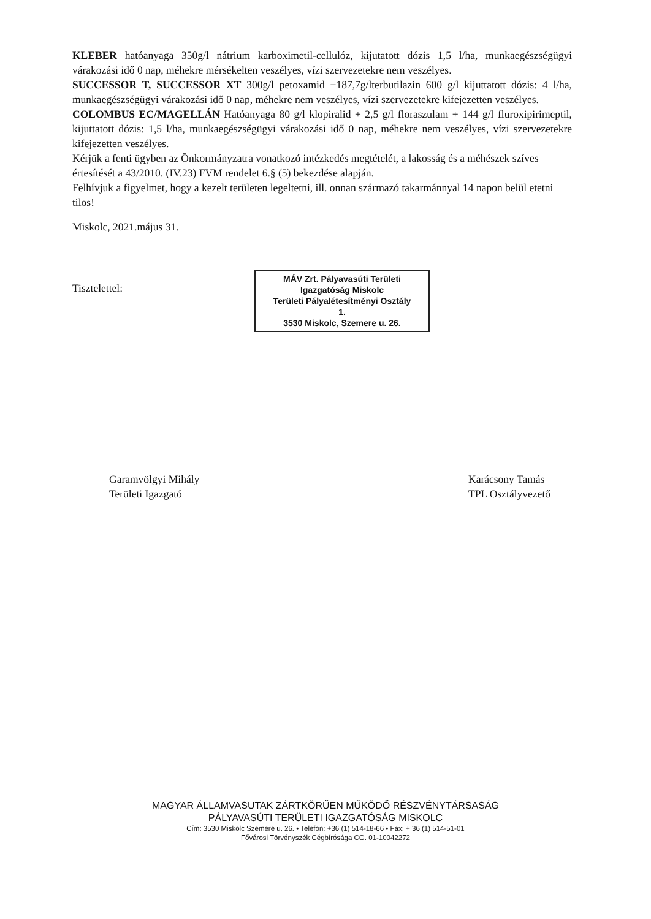KLEBER hatóanyaga 350g/l nátrium karboximetil-cellulóz, kijutatott dózis 1,5 l/ha, munkaegészségügyi várakozási idő 0 nap, méhekre mérsékelten veszélyes, vízi szervezetekre nem veszélyes.
SUCCESSOR T, SUCCESSOR XT 300g/l petoxamid +187,7g/lterbutilazin 600 g/l kijuttatott dózis: 4 l/ha, munkaegészségügyi várakozási idő 0 nap, méhekre nem veszélyes, vízi szervezetekre kifejezetten veszélyes.
COLOMBUS EC/MAGELLÁN Hatóanyaga 80 g/l klopiralid + 2,5 g/l floraszulam + 144 g/l fluroxipirimeptil, kijuttatott dózis: 1,5 l/ha, munkaegészségügyi várakozási idő 0 nap, méhekre nem veszélyes, vízi szervezetekre kifejezetten veszélyes.
Kérjük a fenti ügyben az Önkormányzatra vonatkozó intézkedés megtételét, a lakosság és a méhészek szíves értesítését a 43/2010. (IV.23) FVM rendelet 6.§ (5) bekezdése alapján.
Felhívjuk a figyelmet, hogy a kezelt területen legeltetni, ill. onnan származó takarmánnyal 14 napon belül etetni tilos!
Miskolc, 2021.május 31.
Tisztelettel:
MÁV Zrt. Pályavasúti Területi
Igazgatóság Miskolc
Területi Pályalétesítményi Osztály
1.
3530 Miskolc, Szemere u. 26.
Garamvölgyi Mihály
Területi Igazgató
Karácsony Tamás
TPL Osztályvezető
MAGYAR ÁLLAMVASUTAK ZÁRTKÖRŰEN MŰKÖDŐ RÉSZVÉNYTÁRSASÁG
PÁLYAVASÚTI TERÜLETI IGAZGATÓSÁG MISKOLC
Cím: 3530 Miskolc Szemere u. 26. • Telefon: +36 (1) 514-18-66 • Fax: + 36 (1) 514-51-01
Fővárosi Törvényszék Cégbírósága CG. 01-10042272